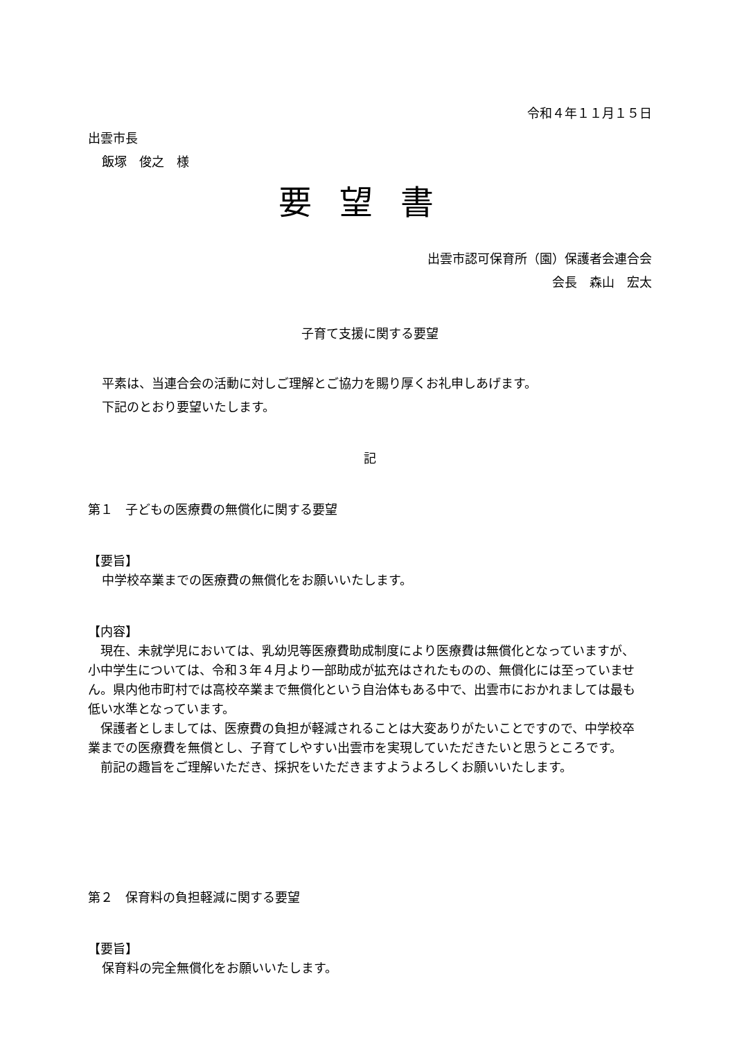令和４年１１月１５日
出雲市長
飯塚　俊之　様
要望書
出雲市認可保育所（園）保護者会連合会
会長　森山　宏太
子育て支援に関する要望
平素は、当連合会の活動に対しご理解とご協力を賜り厚くお礼申しあげます。
下記のとおり要望いたします。
記
第１　子どもの医療費の無償化に関する要望
【要旨】
中学校卒業までの医療費の無償化をお願いいたします。
【内容】
　現在、未就学児においては、乳幼児等医療費助成制度により医療費は無償化となっていますが、小中学生については、令和３年４月より一部助成が拡充はされたものの、無償化には至っていません。県内他市町村では高校卒業まで無償化という自治体もある中で、出雲市におかれましては最も低い水準となっています。
　保護者としましては、医療費の負担が軽減されることは大変ありがたいことですので、中学校卒業までの医療費を無償とし、子育てしやすい出雲市を実現していただきたいと思うところです。
　前記の趣旨をご理解いただき、採択をいただきますようよろしくお願いいたします。
第２　保育料の負担軽減に関する要望
【要旨】
保育料の完全無償化をお願いいたします。